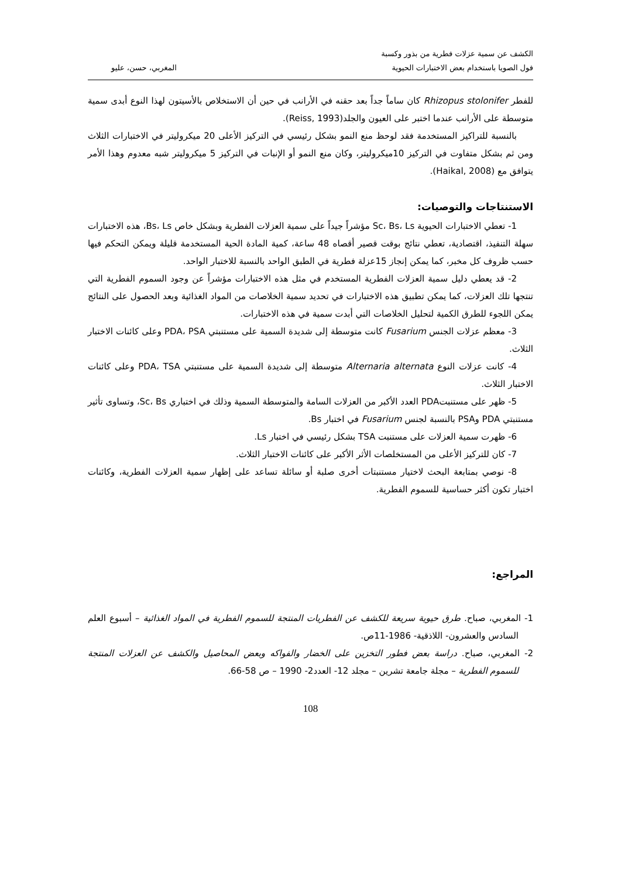الكشف عن سمية عزلات فطرية من بذور وكسبة
فول الصويا باستخدام بعض الاختبارات الحيوية
المغربي، حسن، عليو
للفطر Rhizopus stolonifer كان ساماً جداً بعد حقنه في الأرانب في حين أن الاستخلاص بالأسيتون لهذا النوع أبدى سمية متوسطة على الأرانب عندما اختبر على العيون والجلد(Reiss, 1993).
بالنسبة للتراكيز المستخدمة فقد لوحظ منع النمو بشكل رئيسي في التركيز الأعلى 20 ميكروليتر في الاختبارات الثلاث ومن ثم بشكل متفاوت في التركيز 10ميكروليتر، وكان منع النمو أو الإنبات في التركيز 5 ميكروليتر شبه معدوم وهذا الأمر يتوافق مع (Haikal, 2008).
الاستنتاجات والتوصيات:
1- تعطي الاختبارات الحيوية Sc، Bs، Ls مؤشراً جيداً على سمية العزلات الفطرية وبشكل خاص Bs، Ls، هذه الاختبارات سهلة التنفيذ، اقتصادية، تعطي نتائج بوقت قصير أقصاه 48 ساعة، كمية المادة الحية المستخدمة قليلة ويمكن التحكم فيها حسب ظروف كل مخبر، كما يمكن إنجاز 15عزلة فطرية في الطبق الواحد بالنسبة للاختبار الواحد.
2- قد يعطي دليل سمية العزلات الفطرية المستخدم في مثل هذه الاختبارات مؤشراً عن وجود السموم الفطرية التي تنتجها تلك العزلات، كما يمكن تطبيق هذه الاختبارات في تحديد سمية الخلاصات من المواد الغذائية وبعد الحصول على النتائج يمكن اللجوء للطرق الكمية لتحليل الخلاصات التي أبدت سمية في هذه الاختبارات.
3- معظم عزلات الجنس Fusarium كانت متوسطة إلى شديدة السمية على مستنبتي PDA، PSA وعلى كائنات الاختبار الثلاث.
4- كانت عزلات النوع Alternaria alternata متوسطة إلى شديدة السمية على مستنبتي PDA، TSA وعلى كائنات الاختبار الثلاث.
5- ظهر على مستنبتPDA العدد الأكبر من العزلات السامة والمتوسطة السمية وذلك في اختباري Sc، Bs، وتساوى تأثير مستنبتي PDA وPSA بالنسبة لجنس Fusarium في اختبار Bs.
6- ظهرت سمية العزلات على مستنبت TSA بشكل رئيسي في اختبار Ls.
7- كان للتركيز الأعلى من المستخلصات الأثر الأكبر على كائنات الاختبار الثلاث.
8- نوصي بمتابعة البحث لاختيار مستنبتات أخرى صلبة أو سائلة تساعد على إظهار سمية العزلات الفطرية، وكائنات اختبار تكون أكثر حساسية للسموم الفطرية.
المراجع:
1- المغربي، صباح. طرق حيوية سريعة للكشف عن الفطريات المنتجة للسموم الفطرية في المواد الغذائية – أسبوع العلم السادس والعشرون- اللاذقية- 1986-11ص.
2- المغربي، صباح. دراسة بعض فطور التخزين على الخضار والفواكه وبعض المحاصيل والكشف عن العزلات المنتجة للسموم الفطرية – مجلة جامعة تشرين – مجلد 12- العدد2- 1990 – ص 58-66.
108